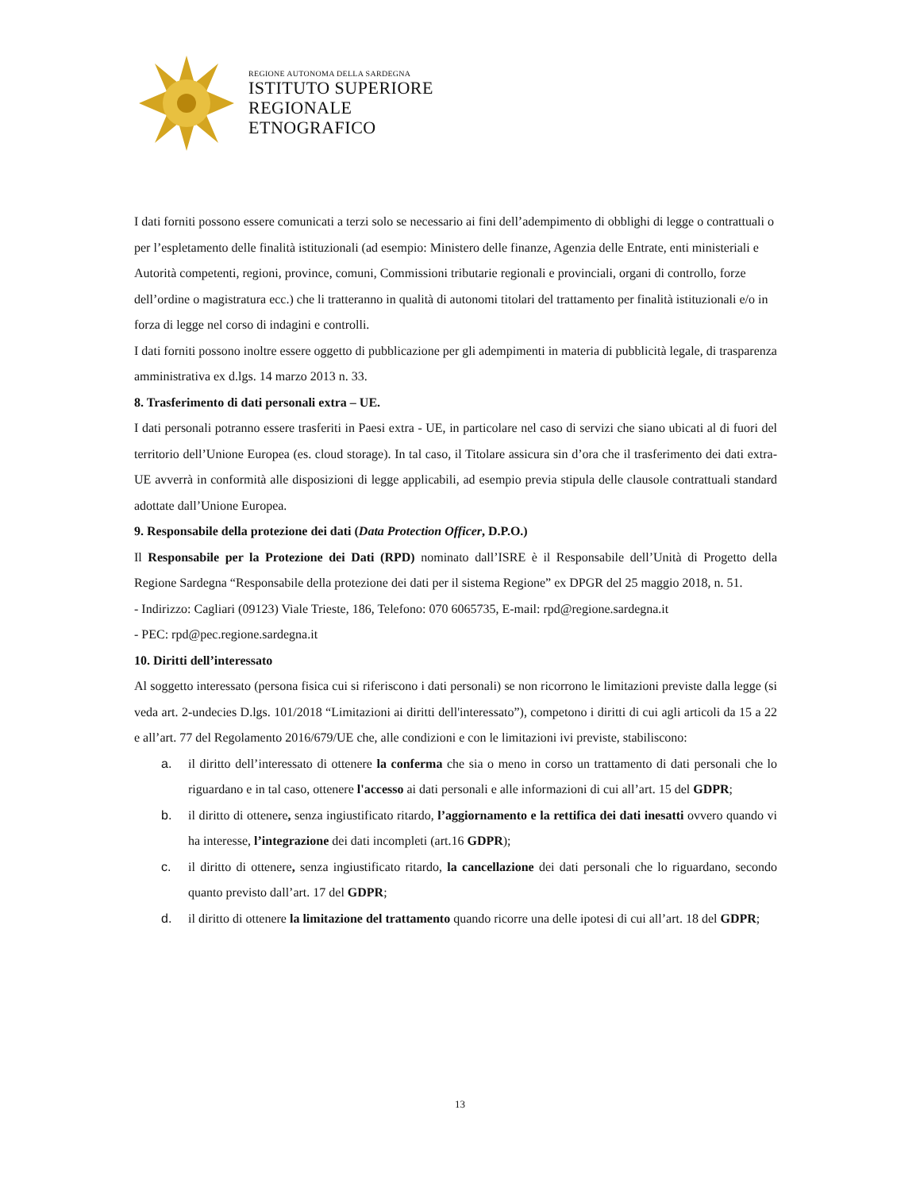REGIONE AUTONOMA DELLA SARDEGNA
ISTITUTO SUPERIORE
REGIONALE
ETNOGRAFICO
I dati forniti possono essere comunicati a terzi solo se necessario ai fini dell’adempimento di obblighi di legge o contrattuali o per l’espletamento delle finalità istituzionali (ad esempio: Ministero delle finanze, Agenzia delle Entrate, enti ministeriali e Autorità competenti, regioni, province, comuni, Commissioni tributarie regionali e provinciali, organi di controllo, forze dell’ordine o magistratura ecc.) che li tratteranno in qualità di autonomi titolari del trattamento per finalità istituzionali e/o in forza di legge nel corso di indagini e controlli.
I dati forniti possono inoltre essere oggetto di pubblicazione per gli adempimenti in materia di pubblicità legale, di trasparenza amministrativa ex d.lgs. 14 marzo 2013 n. 33.
8. Trasferimento di dati personali extra – UE.
I dati personali potranno essere trasferiti in Paesi extra - UE, in particolare nel caso di servizi che siano ubicati al di fuori del territorio dell’Unione Europea (es. cloud storage). In tal caso, il Titolare assicura sin d’ora che il trasferimento dei dati extra-UE avverrà in conformità alle disposizioni di legge applicabili, ad esempio previa stipula delle clausole contrattuali standard adottate dall’Unione Europea.
9. Responsabile della protezione dei dati (Data Protection Officer, D.P.O.)
Il Responsabile per la Protezione dei Dati (RPD) nominato dall’ISRE è il Responsabile dell’Unità di Progetto della Regione Sardegna “Responsabile della protezione dei dati per il sistema Regione” ex DPGR del 25 maggio 2018, n. 51.
- Indirizzo: Cagliari (09123) Viale Trieste, 186, Telefono: 070 6065735, E-mail: rpd@regione.sardegna.it
- PEC: rpd@pec.regione.sardegna.it
10. Diritti dell’interessato
Al soggetto interessato (persona fisica cui si riferiscono i dati personali) se non ricorrono le limitazioni previste dalla legge (si veda art. 2-undecies D.lgs. 101/2018 “Limitazioni ai diritti dell'interessato”), competono i diritti di cui agli articoli da 15 a 22 e all’art. 77 del Regolamento 2016/679/UE che, alle condizioni e con le limitazioni ivi previste, stabiliscono:
a. il diritto dell’interessato di ottenere la conferma che sia o meno in corso un trattamento di dati personali che lo riguardano e in tal caso, ottenere l'accesso ai dati personali e alle informazioni di cui all’art. 15 del GDPR;
b. il diritto di ottenere, senza ingiustificato ritardo, l’aggiornamento e la rettifica dei dati inesatti ovvero quando vi ha interesse, l’integrazione dei dati incompleti (art.16 GDPR);
c. il diritto di ottenere, senza ingiustificato ritardo, la cancellazione dei dati personali che lo riguardano, secondo quanto previsto dall’art. 17 del GDPR;
d. il diritto di ottenere la limitazione del trattamento quando ricorre una delle ipotesi di cui all’art. 18 del GDPR;
13